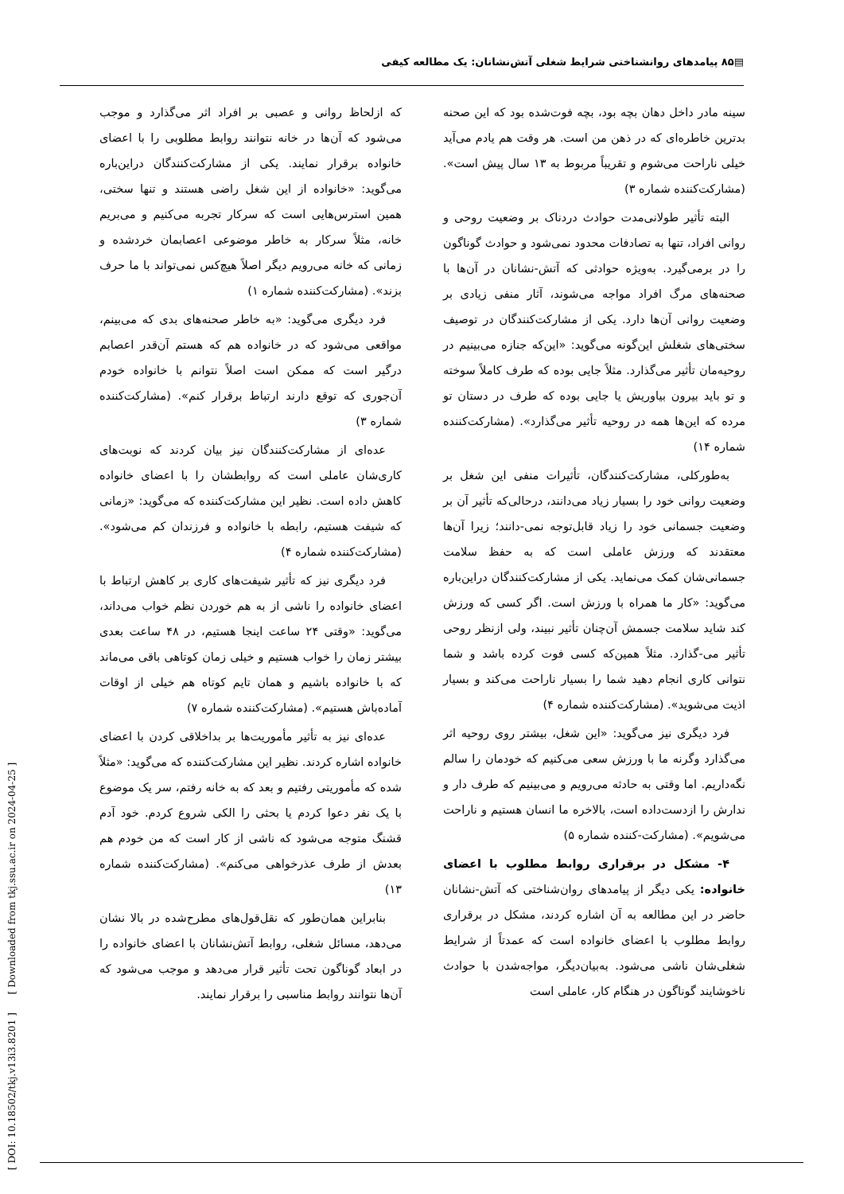▤۸۵ پیامدهای روانشناختی شرایط شغلی آتش‌نشانان: یک مطالعه کیفی
سینه مادر داخل دهان بچه بود، بچه فوت‌شده بود که این صحنه بدترین خاطره‌ای که در ذهن من است. هر وقت هم یادم می‌آید خیلی ناراحت می‌شوم و تقریباً مربوط به ۱۳ سال پیش است». (مشارکت‌کننده شماره ۳)
البته تأثیر طولانی‌مدت حوادث دردناک بر وضعیت روحی و روانی افراد، تنها به تصادفات محدود نمی‌شود و حوادث گوناگون را در برمی‌گیرد. به‌ویژه حوادثی که آتش-نشانان در آن‌ها با صحنه‌های مرگ افراد مواجه می‌شوند، آثار منفی زیادی بر وضعیت روانی آن‌ها دارد. یکی از مشارکت‌کنندگان در توصیف سختی‌های شغلش این‌گونه می‌گوید: «این‌که جنازه می‌بینیم در روحیه‌مان تأثیر می‌گذارد. مثلاً جایی بوده که طرف کاملاً سوخته و تو باید بیرون بیاوریش یا جایی بوده که طرف در دستان تو مرده که این‌ها همه در روحیه تأثیر می‌گذارد». (مشارکت‌کننده شماره ۱۴)
به‌طورکلی، مشارکت‌کنندگان، تأثیرات منفی این شغل بر وضعیت روانی خود را بسیار زیاد می‌دانند، درحالی‌که تأثیر آن بر وضعیت جسمانی خود را زیاد قابل‌توجه نمی-دانند؛ زیرا آن‌ها معتقدند که ورزش عاملی است که به حفظ سلامت جسمانی‌شان کمک می‌نماید. یکی از مشارکت‌کنندگان دراین‌باره می‌گوید: «کار ما همراه با ورزش است. اگر کسی که ورزش کند شاید سلامت جسمش آن‌چنان تأثیر نبیند، ولی ازنظر روحی تأثیر می-گذارد. مثلاً همین‌که کسی فوت کرده باشد و شما نتوانی کاری انجام دهید شما را بسیار ناراحت می‌کند و بسیار اذیت می‌شوید». (مشارکت‌کننده شماره ۴)
فرد دیگری نیز می‌گوید: «این شغل، بیشتر روی روحیه اثر می‌گذارد وگرنه ما با ورزش سعی می‌کنیم که خودمان را سالم نگه‌داریم. اما وقتی به حادثه می‌رویم و می‌بینیم که طرف دار و ندارش را ازدست‌داده است، بالاخره ما انسان هستیم و ناراحت می‌شویم». (مشارکت-کننده شماره ۵)
۴- مشکل در برقراری روابط مطلوب با اعضای خانواده: یکی دیگر از پیامدهای روان‌شناختی که آتش-نشانان حاضر در این مطالعه به آن اشاره کردند، مشکل در برقراری روابط مطلوب با اعضای خانواده است که عمدتاً از شرایط شغلی‌شان ناشی می‌شود. به‌بیان‌دیگر، مواجه‌شدن با حوادث ناخوشایند گوناگون در هنگام کار، عاملی است
که ازلحاظ روانی و عصبی بر افراد اثر می‌گذارد و موجب می‌شود که آن‌ها در خانه نتوانند روابط مطلوبی را با اعضای خانواده برقرار نمایند. یکی از مشارکت‌کنندگان دراین‌باره می‌گوید: «خانواده از این شغل راضی هستند و تنها سختی، همین استرس‌هایی است که سرکار تجربه می‌کنیم و می‌بریم خانه، مثلاً سرکار به خاطر موضوعی اعصابمان خردشده و زمانی که خانه می‌رویم دیگر اصلاً هیچ‌کس نمی‌تواند با ما حرف بزند». (مشارکت‌کننده شماره ۱)
فرد دیگری می‌گوید: «به خاطر صحنه‌های بدی که می‌بینم، مواقعی می‌شود که در خانواده هم که هستم آن‌قدر اعصابم درگیر است که ممکن است اصلاً نتوانم با خانواده خودم آن‌جوری که توقع دارند ارتباط برقرار کنم». (مشارکت‌کننده شماره ۳)
عده‌ای از مشارکت‌کنندگان نیز بیان کردند که نوبت‌های کاری‌شان عاملی است که روابطشان را با اعضای خانواده کاهش داده است. نظیر این مشارکت‌کننده که می‌گوید: «زمانی که شیفت هستیم، رابطه با خانواده و فرزندان کم می‌شود». (مشارکت‌کننده شماره ۴)
فرد دیگری نیز که تأثیر شیفت‌های کاری بر کاهش ارتباط با اعضای خانواده را ناشی از به هم خوردن نظم خواب می‌داند، می‌گوید: «وقتی ۲۴ ساعت اینجا هستیم، در ۴۸ ساعت بعدی بیشتر زمان را خواب هستیم و خیلی زمان کوتاهی باقی می‌ماند که با خانواده باشیم و همان تایم کوتاه هم خیلی از اوقات آماده‌باش هستیم». (مشارکت‌کننده شماره ۷)
عده‌ای نیز به تأثیر مأموریت‌ها بر بداخلاقی کردن با اعضای خانواده اشاره کردند. نظیر این مشارکت‌کننده که می‌گوید: «مثلاً شده که مأموریتی رفتیم و بعد که به خانه رفتم، سر یک موضوع با یک نفر دعوا کردم یا بحثی را الکی شروع کردم. خود آدم قشنگ متوجه می‌شود که ناشی از کار است که من خودم هم بعدش از طرف عذرخواهی می‌کنم». (مشارکت‌کننده شماره ۱۳)
بنابراین همان‌طور که نقل‌قول‌های مطرح‌شده در بالا نشان می‌دهد، مسائل شغلی، روابط آتش‌نشانان با اعضای خانواده را در ابعاد گوناگون تحت تأثیر قرار می‌دهد و موجب می‌شود که آن‌ها نتوانند روابط مناسبی را برقرار نمایند.
[ DOI: 10.18502/tkj.v13i3.8201 ] [ Downloaded from tkj.ssu.ac.ir on 2024-04-25 ]